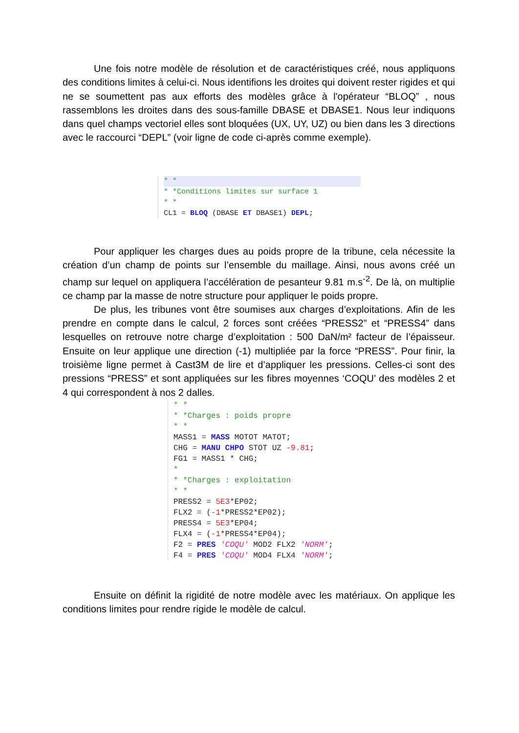Une fois notre modèle de résolution et de caractéristiques créé, nous appliquons des conditions limites à celui-ci. Nous identifions les droites qui doivent rester rigides et qui ne se soumettent pas aux efforts des modèles grâce à l'opérateur “BLOQ” , nous rassemblons les droites dans des sous-famille DBASE et DBASE1. Nous leur indiquons dans quel champs vectoriel elles sont bloquées (UX, UY, UZ) ou bien dans les 3 directions avec le raccourci “DEPL” (voir ligne de code ci-après comme exemple).
* *
* *Conditions limites sur surface 1
* *
CL1 = BLOQ (DBASE ET DBASE1) DEPL;
Pour appliquer les charges dues au poids propre de la tribune, cela nécessite la création d’un champ de points sur l’ensemble du maillage. Ainsi, nous avons créé un champ sur lequel on appliquera l’accélération de pesanteur 9.81 m.s<sup>-2</sup>. De là, on multiplie ce champ par la masse de notre structure pour appliquer le poids propre.
De plus, les tribunes vont être soumises aux charges d’exploitations. Afin de les prendre en compte dans le calcul, 2 forces sont créées “PRESS2” et “PRESS4” dans lesquelles on retrouve notre charge d’exploitation : 500 DaN/m² facteur de l’épaisseur. Ensuite on leur applique une direction (-1) multipliée par la force “PRESS”. Pour finir, la troisième ligne permet à Cast3M de lire et d’appliquer les pressions. Celles-ci sont des pressions “PRESS” et sont appliquées sur les fibres moyennes ‘COQU’ des modèles 2 et 4 qui correspondent à nos 2 dalles.
* *
* *Charges : poids propre
* *
MASS1 = MASS MOTOT MATOT;
CHG = MANU CHPO STOT UZ -9.81;
FG1 = MASS1 * CHG;
*
* *Charges : exploitation
* *
PRESS2 = 5E3*EP02;
FLX2 = (-1*PRESS2*EP02);
PRESS4 = 5E3*EP04;
FLX4 = (-1*PRESS4*EP04);
F2 = PRES 'COQU' MOD2 FLX2 'NORM';
F4 = PRES 'COQU' MOD4 FLX4 'NORM';
Ensuite on définit la rigidité de notre modèle avec les matériaux. On applique les conditions limites pour rendre rigide le modèle de calcul.